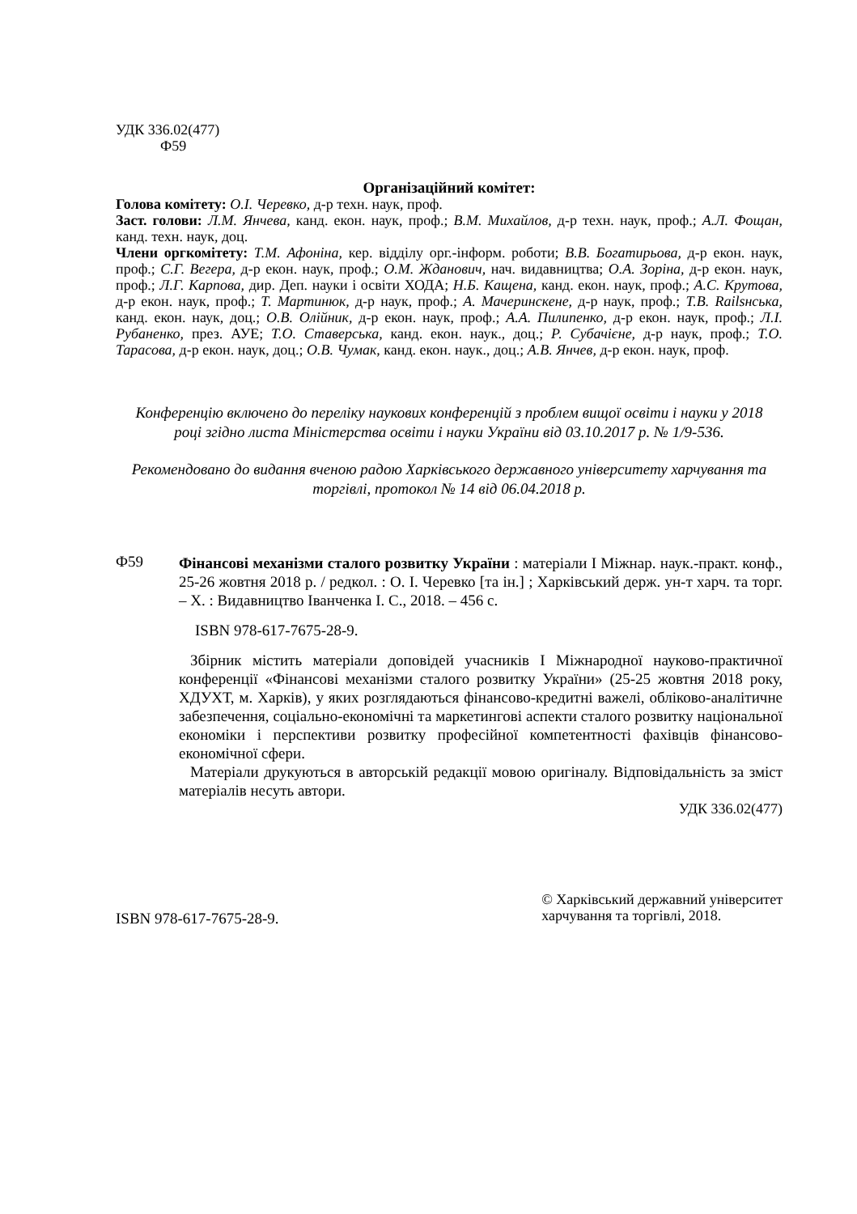УДК 336.02(477)
Ф59
Організаційний комітет:
Голова комітету: О.І. Черевко, д-р техн. наук, проф.
Заст. голови: Л.М. Янчева, канд. екон. наук, проф.; В.М. Михайлов, д-р техн. наук, проф.; А.Л. Фощан, канд. техн. наук, доц.
Члени оргкомітету: Т.М. Афоніна, кер. відділу орг.-інформ. роботи; В.В. Богатирьова, д-р екон. наук, проф.; С.Г. Вегера, д-р екон. наук, проф.; О.М. Жданович, нач. видавництва; О.А. Зоріна, д-р екон. наук, проф.; Л.Г. Карпова, дир. Деп. науки і освіти ХОДА; Н.Б. Кащена, канд. екон. наук, проф.; А.С. Крутова, д-р екон. наук, проф.; Т. Мартинюк, д-р наук, проф.; А. Мачеринскене, д-р наук, проф.; Т.В. Railsнська, канд. екон. наук, доц.; О.В. Олійник, д-р екон. наук, проф.; А.А. Пилипенко, д-р екон. наук, проф.; Л.І. Рубаненко, през. АУЕ; Т.О. Ставерська, канд. екон. наук., доц.; Р. Субачієне, д-р наук, проф.; Т.О. Тарасова, д-р екон. наук, доц.; О.В. Чумак, канд. екон. наук., доц.; А.В. Янчев, д-р екон. наук, проф.
Конференцію включено до переліку наукових конференцій з проблем вищої освіти і науки у 2018 році згідно листа Міністерства освіти і науки України від 03.10.2017 р. № 1/9-536.
Рекомендовано до видання вченою радою Харківського державного університету харчування та торгівлі, протокол № 14 від 06.04.2018 р.
Ф59
Фінансові механізми сталого розвитку України : матеріали I Міжнар. наук.-практ. конф., 25-26 жовтня 2018 р. / редкол. : О. І. Черевко [та ін.] ; Харківський держ. ун-т харч. та торг. – Х. : Видавництво Іванченка І. С., 2018. – 456 с.
ISBN 978-617-7675-28-9.
Збірник містить матеріали доповідей учасників I Міжнародної науково-практичної конференції «Фінансові механізми сталого розвитку України» (25-25 жовтня 2018 року, ХДУХТ, м. Харків), у яких розглядаються фінансово-кредитні важелі, обліково-аналітичне забезпечення, соціально-економічні та маркетингові аспекти сталого розвитку національної економіки і перспективи розвитку професійної компетентності фахівців фінансово-економічної сфери.
Матеріали друкуються в авторській редакції мовою оригіналу. Відповідальність за зміст матеріалів несуть автори.
УДК 336.02(477)
ISBN 978-617-7675-28-9.
© Харківський державний університет
харчування та торгівлі, 2018.